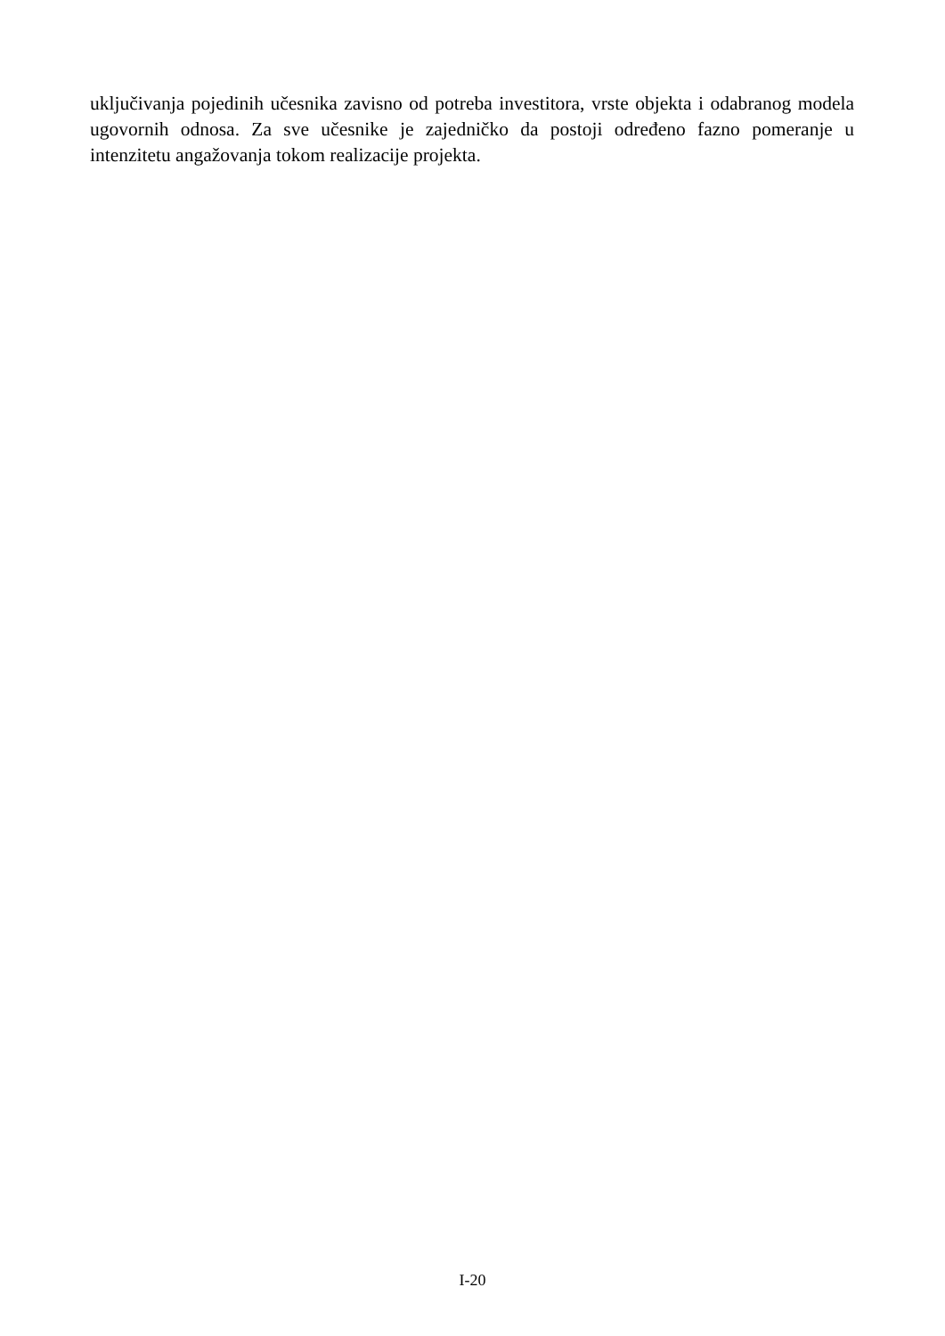uključivanja pojedinih učesnika zavisno od potreba investitora, vrste objekta i odabranog modela ugovornih odnosa. Za sve učesnike je zajedničko da postoji određeno fazno pomeranje u intenzitetu angažovanja tokom realizacije projekta.
I-20